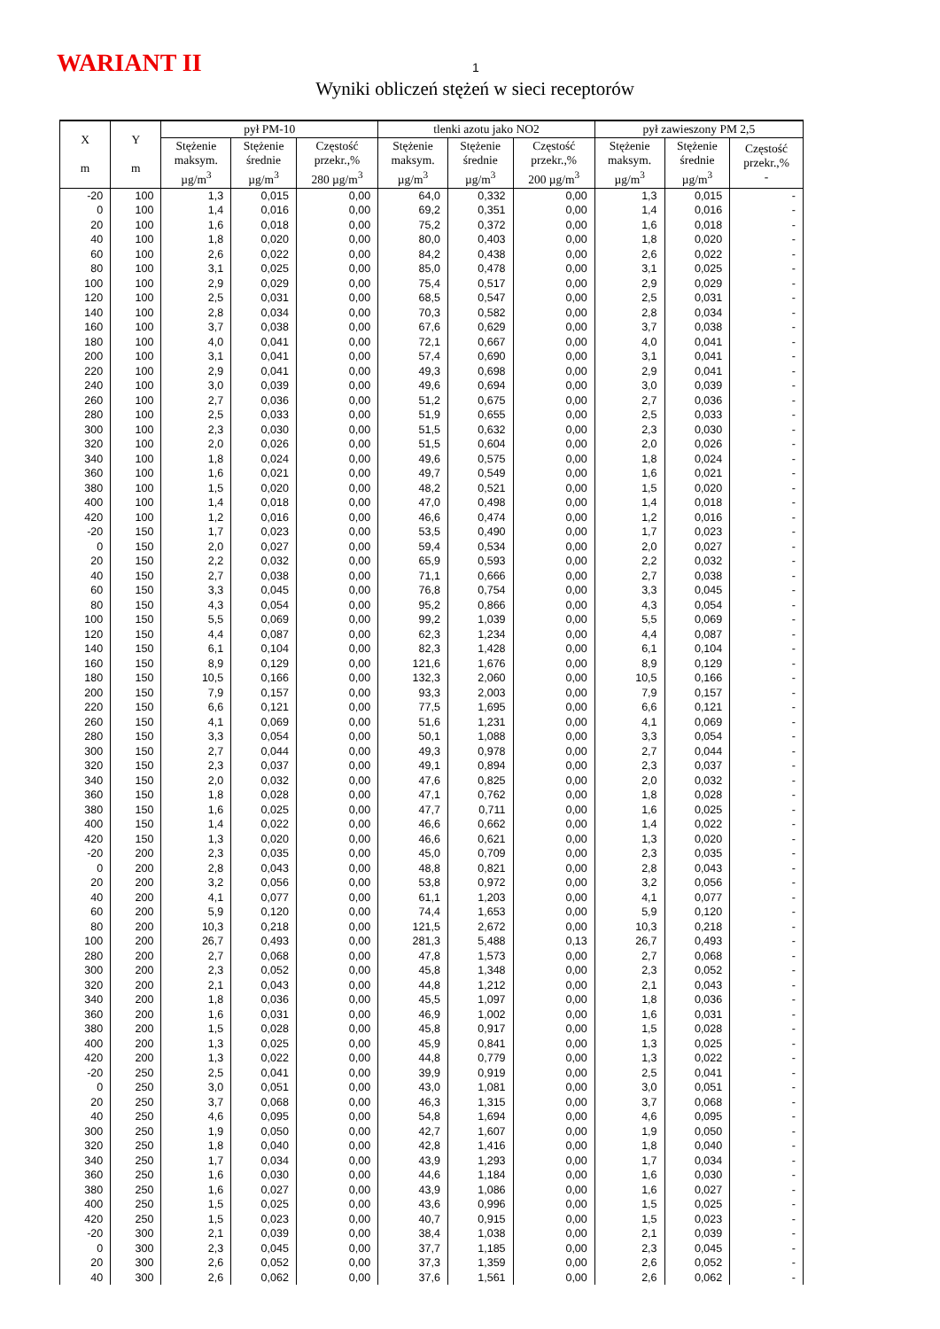WARIANT II 1
Wyniki obliczeń stężeń w sieci receptorów
| X m | Y m | pył PM-10 | | | tlenki azotu jako NO2 | | | pył zawieszony PM 2,5 | | |
| --- | --- | --- | --- | --- | --- | --- | --- | --- | --- | --- |
| | | Stężenie maksym. µg/m<sup>3</sup> | Stężenie średnie µg/m<sup>3</sup> | Częstość przekr.,% 280 µg/m<sup>3</sup> | Stężenie maksym. µg/m<sup>3</sup> | Stężenie średnie µg/m<sup>3</sup> | Częstość przekr.,% 200 µg/m<sup>3</sup> | Stężenie maksym. µg/m<sup>3</sup> | Stężenie średnie µg/m<sup>3</sup> | Częstość przekr.,% - |
| -20 | 100 | 1,3 | 0,015 | 0,00 | 64,0 | 0,332 | 0,00 | 1,3 | 0,015 | - |
| 0 | 100 | 1,4 | 0,016 | 0,00 | 69,2 | 0,351 | 0,00 | 1,4 | 0,016 | - |
| 20 | 100 | 1,6 | 0,018 | 0,00 | 75,2 | 0,372 | 0,00 | 1,6 | 0,018 | - |
| 40 | 100 | 1,8 | 0,020 | 0,00 | 80,0 | 0,403 | 0,00 | 1,8 | 0,020 | - |
| 60 | 100 | 2,6 | 0,022 | 0,00 | 84,2 | 0,438 | 0,00 | 2,6 | 0,022 | - |
| 80 | 100 | 3,1 | 0,025 | 0,00 | 85,0 | 0,478 | 0,00 | 3,1 | 0,025 | - |
| 100 | 100 | 2,9 | 0,029 | 0,00 | 75,4 | 0,517 | 0,00 | 2,9 | 0,029 | - |
| 120 | 100 | 2,5 | 0,031 | 0,00 | 68,5 | 0,547 | 0,00 | 2,5 | 0,031 | - |
| 140 | 100 | 2,8 | 0,034 | 0,00 | 70,3 | 0,582 | 0,00 | 2,8 | 0,034 | - |
| 160 | 100 | 3,7 | 0,038 | 0,00 | 67,6 | 0,629 | 0,00 | 3,7 | 0,038 | - |
| 180 | 100 | 4,0 | 0,041 | 0,00 | 72,1 | 0,667 | 0,00 | 4,0 | 0,041 | - |
| 200 | 100 | 3,1 | 0,041 | 0,00 | 57,4 | 0,690 | 0,00 | 3,1 | 0,041 | - |
| 220 | 100 | 2,9 | 0,041 | 0,00 | 49,3 | 0,698 | 0,00 | 2,9 | 0,041 | - |
| 240 | 100 | 3,0 | 0,039 | 0,00 | 49,6 | 0,694 | 0,00 | 3,0 | 0,039 | - |
| 260 | 100 | 2,7 | 0,036 | 0,00 | 51,2 | 0,675 | 0,00 | 2,7 | 0,036 | - |
| 280 | 100 | 2,5 | 0,033 | 0,00 | 51,9 | 0,655 | 0,00 | 2,5 | 0,033 | - |
| 300 | 100 | 2,3 | 0,030 | 0,00 | 51,5 | 0,632 | 0,00 | 2,3 | 0,030 | - |
| 320 | 100 | 2,0 | 0,026 | 0,00 | 51,5 | 0,604 | 0,00 | 2,0 | 0,026 | - |
| 340 | 100 | 1,8 | 0,024 | 0,00 | 49,6 | 0,575 | 0,00 | 1,8 | 0,024 | - |
| 360 | 100 | 1,6 | 0,021 | 0,00 | 49,7 | 0,549 | 0,00 | 1,6 | 0,021 | - |
| 380 | 100 | 1,5 | 0,020 | 0,00 | 48,2 | 0,521 | 0,00 | 1,5 | 0,020 | - |
| 400 | 100 | 1,4 | 0,018 | 0,00 | 47,0 | 0,498 | 0,00 | 1,4 | 0,018 | - |
| 420 | 100 | 1,2 | 0,016 | 0,00 | 46,6 | 0,474 | 0,00 | 1,2 | 0,016 | - |
| -20 | 150 | 1,7 | 0,023 | 0,00 | 53,5 | 0,490 | 0,00 | 1,7 | 0,023 | - |
| 0 | 150 | 2,0 | 0,027 | 0,00 | 59,4 | 0,534 | 0,00 | 2,0 | 0,027 | - |
| 20 | 150 | 2,2 | 0,032 | 0,00 | 65,9 | 0,593 | 0,00 | 2,2 | 0,032 | - |
| 40 | 150 | 2,7 | 0,038 | 0,00 | 71,1 | 0,666 | 0,00 | 2,7 | 0,038 | - |
| 60 | 150 | 3,3 | 0,045 | 0,00 | 76,8 | 0,754 | 0,00 | 3,3 | 0,045 | - |
| 80 | 150 | 4,3 | 0,054 | 0,00 | 95,2 | 0,866 | 0,00 | 4,3 | 0,054 | - |
| 100 | 150 | 5,5 | 0,069 | 0,00 | 99,2 | 1,039 | 0,00 | 5,5 | 0,069 | - |
| 120 | 150 | 4,4 | 0,087 | 0,00 | 62,3 | 1,234 | 0,00 | 4,4 | 0,087 | - |
| 140 | 150 | 6,1 | 0,104 | 0,00 | 82,3 | 1,428 | 0,00 | 6,1 | 0,104 | - |
| 160 | 150 | 8,9 | 0,129 | 0,00 | 121,6 | 1,676 | 0,00 | 8,9 | 0,129 | - |
| 180 | 150 | 10,5 | 0,166 | 0,00 | 132,3 | 2,060 | 0,00 | 10,5 | 0,166 | - |
| 200 | 150 | 7,9 | 0,157 | 0,00 | 93,3 | 2,003 | 0,00 | 7,9 | 0,157 | - |
| 220 | 150 | 6,6 | 0,121 | 0,00 | 77,5 | 1,695 | 0,00 | 6,6 | 0,121 | - |
| 260 | 150 | 4,1 | 0,069 | 0,00 | 51,6 | 1,231 | 0,00 | 4,1 | 0,069 | - |
| 280 | 150 | 3,3 | 0,054 | 0,00 | 50,1 | 1,088 | 0,00 | 3,3 | 0,054 | - |
| 300 | 150 | 2,7 | 0,044 | 0,00 | 49,3 | 0,978 | 0,00 | 2,7 | 0,044 | - |
| 320 | 150 | 2,3 | 0,037 | 0,00 | 49,1 | 0,894 | 0,00 | 2,3 | 0,037 | - |
| 340 | 150 | 2,0 | 0,032 | 0,00 | 47,6 | 0,825 | 0,00 | 2,0 | 0,032 | - |
| 360 | 150 | 1,8 | 0,028 | 0,00 | 47,1 | 0,762 | 0,00 | 1,8 | 0,028 | - |
| 380 | 150 | 1,6 | 0,025 | 0,00 | 47,7 | 0,711 | 0,00 | 1,6 | 0,025 | - |
| 400 | 150 | 1,4 | 0,022 | 0,00 | 46,6 | 0,662 | 0,00 | 1,4 | 0,022 | - |
| 420 | 150 | 1,3 | 0,020 | 0,00 | 46,6 | 0,621 | 0,00 | 1,3 | 0,020 | - |
| -20 | 200 | 2,3 | 0,035 | 0,00 | 45,0 | 0,709 | 0,00 | 2,3 | 0,035 | - |
| 0 | 200 | 2,8 | 0,043 | 0,00 | 48,8 | 0,821 | 0,00 | 2,8 | 0,043 | - |
| 20 | 200 | 3,2 | 0,056 | 0,00 | 53,8 | 0,972 | 0,00 | 3,2 | 0,056 | - |
| 40 | 200 | 4,1 | 0,077 | 0,00 | 61,1 | 1,203 | 0,00 | 4,1 | 0,077 | - |
| 60 | 200 | 5,9 | 0,120 | 0,00 | 74,4 | 1,653 | 0,00 | 5,9 | 0,120 | - |
| 80 | 200 | 10,3 | 0,218 | 0,00 | 121,5 | 2,672 | 0,00 | 10,3 | 0,218 | - |
| 100 | 200 | 26,7 | 0,493 | 0,00 | 281,3 | 5,488 | 0,13 | 26,7 | 0,493 | - |
| 280 | 200 | 2,7 | 0,068 | 0,00 | 47,8 | 1,573 | 0,00 | 2,7 | 0,068 | - |
| 300 | 200 | 2,3 | 0,052 | 0,00 | 45,8 | 1,348 | 0,00 | 2,3 | 0,052 | - |
| 320 | 200 | 2,1 | 0,043 | 0,00 | 44,8 | 1,212 | 0,00 | 2,1 | 0,043 | - |
| 340 | 200 | 1,8 | 0,036 | 0,00 | 45,5 | 1,097 | 0,00 | 1,8 | 0,036 | - |
| 360 | 200 | 1,6 | 0,031 | 0,00 | 46,9 | 1,002 | 0,00 | 1,6 | 0,031 | - |
| 380 | 200 | 1,5 | 0,028 | 0,00 | 45,8 | 0,917 | 0,00 | 1,5 | 0,028 | - |
| 400 | 200 | 1,3 | 0,025 | 0,00 | 45,9 | 0,841 | 0,00 | 1,3 | 0,025 | - |
| 420 | 200 | 1,3 | 0,022 | 0,00 | 44,8 | 0,779 | 0,00 | 1,3 | 0,022 | - |
| -20 | 250 | 2,5 | 0,041 | 0,00 | 39,9 | 0,919 | 0,00 | 2,5 | 0,041 | - |
| 0 | 250 | 3,0 | 0,051 | 0,00 | 43,0 | 1,081 | 0,00 | 3,0 | 0,051 | - |
| 20 | 250 | 3,7 | 0,068 | 0,00 | 46,3 | 1,315 | 0,00 | 3,7 | 0,068 | - |
| 40 | 250 | 4,6 | 0,095 | 0,00 | 54,8 | 1,694 | 0,00 | 4,6 | 0,095 | - |
| 300 | 250 | 1,9 | 0,050 | 0,00 | 42,7 | 1,607 | 0,00 | 1,9 | 0,050 | - |
| 320 | 250 | 1,8 | 0,040 | 0,00 | 42,8 | 1,416 | 0,00 | 1,8 | 0,040 | - |
| 340 | 250 | 1,7 | 0,034 | 0,00 | 43,9 | 1,293 | 0,00 | 1,7 | 0,034 | - |
| 360 | 250 | 1,6 | 0,030 | 0,00 | 44,6 | 1,184 | 0,00 | 1,6 | 0,030 | - |
| 380 | 250 | 1,6 | 0,027 | 0,00 | 43,9 | 1,086 | 0,00 | 1,6 | 0,027 | - |
| 400 | 250 | 1,5 | 0,025 | 0,00 | 43,6 | 0,996 | 0,00 | 1,5 | 0,025 | - |
| 420 | 250 | 1,5 | 0,023 | 0,00 | 40,7 | 0,915 | 0,00 | 1,5 | 0,023 | - |
| -20 | 300 | 2,1 | 0,039 | 0,00 | 38,4 | 1,038 | 0,00 | 2,1 | 0,039 | - |
| 0 | 300 | 2,3 | 0,045 | 0,00 | 37,7 | 1,185 | 0,00 | 2,3 | 0,045 | - |
| 20 | 300 | 2,6 | 0,052 | 0,00 | 37,3 | 1,359 | 0,00 | 2,6 | 0,052 | - |
| 40 | 300 | 2,6 | 0,062 | 0,00 | 37,6 | 1,561 | 0,00 | 2,6 | 0,062 | - |